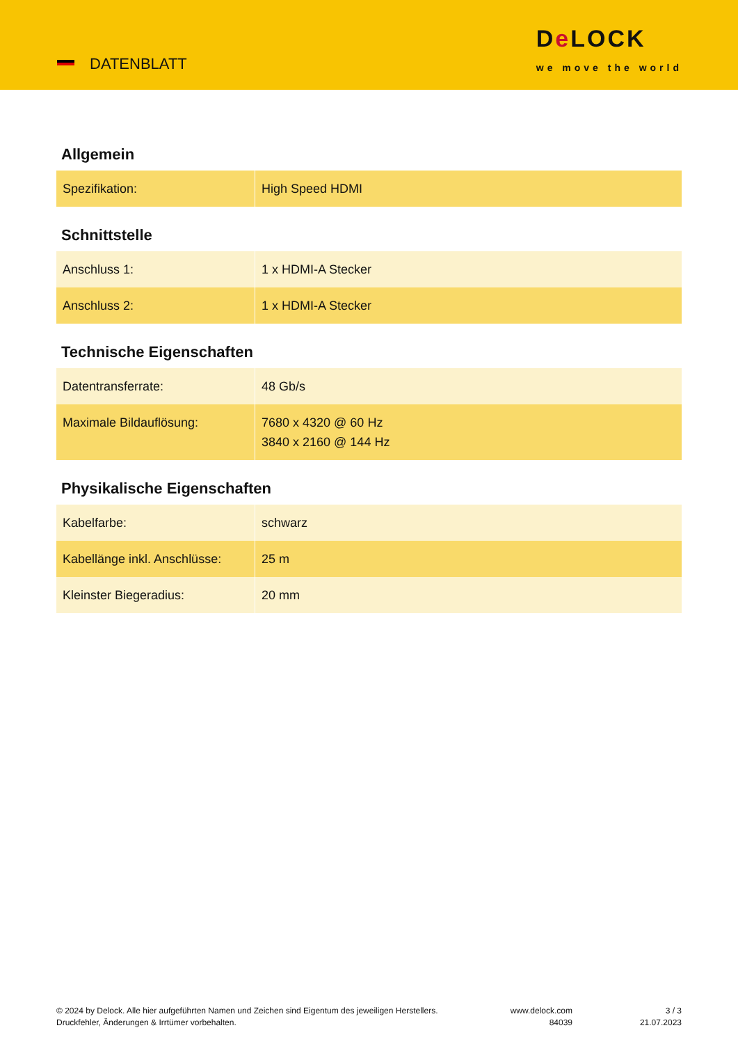DATENBLATT
De LOCK
we move the world
Allgemein
| Spezifikation: | High Speed HDMI |
Schnittstelle
| Anschluss 1: | 1 x HDMI-A Stecker |
| Anschluss 2: | 1 x HDMI-A Stecker |
Technische Eigenschaften
| Datentransferrate: | 48 Gb/s |
| Maximale Bildauflösung: | 7680 x 4320 @ 60 Hz 3840 x 2160 @ 144 Hz |
Physikalische Eigenschaften
| Kabelfarbe: | schwarz |
| Kabellänge inkl. Anschlüsse: | 25 m |
| Kleinster Biegeradius: | 20 mm |
© 2024 by Delock. Alle hier aufgeführten Namen und Zeichen sind Eigentum des jeweiligen Herstellers. Druckfehler, Änderungen & Irrtümer vorbehalten.
www.delock.com
84039
3 / 3
21.07.2023